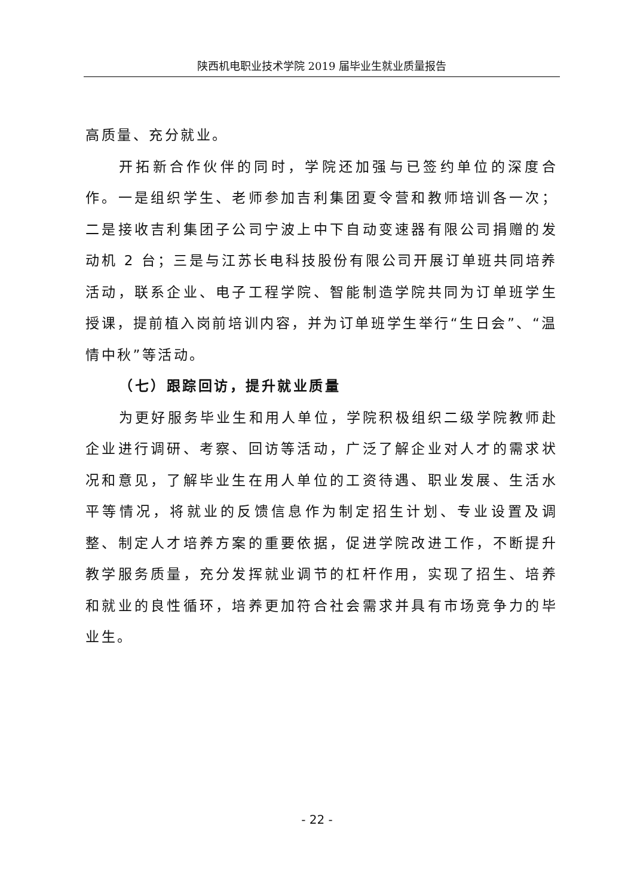陕西机电职业技术学院 2019 届毕业生就业质量报告
高质量、充分就业。
开拓新合作伙伴的同时，学院还加强与已签约单位的深度合作。一是组织学生、老师参加吉利集团夏令营和教师培训各一次；二是接收吉利集团子公司宁波上中下自动变速器有限公司捐赠的发动机 2 台；三是与江苏长电科技股份有限公司开展订单班共同培养活动，联系企业、电子工程学院、智能制造学院共同为订单班学生授课，提前植入岗前培训内容，并为订单班学生举行“生日会”、“温情中秋”等活动。
（七）跟踪回访，提升就业质量
为更好服务毕业生和用人单位，学院积极组织二级学院教师赴企业进行调研、考察、回访等活动，广泛了解企业对人才的需求状况和意见，了解毕业生在用人单位的工资待遇、职业发展、生活水平等情况，将就业的反馈信息作为制定招生计划、专业设置及调整、制定人才培养方案的重要依据，促进学院改进工作，不断提升教学服务质量，充分发挥就业调节的杠杆作用，实现了招生、培养和就业的良性循环，培养更加符合社会需求并具有市场竞争力的毕业生。
- 22 -